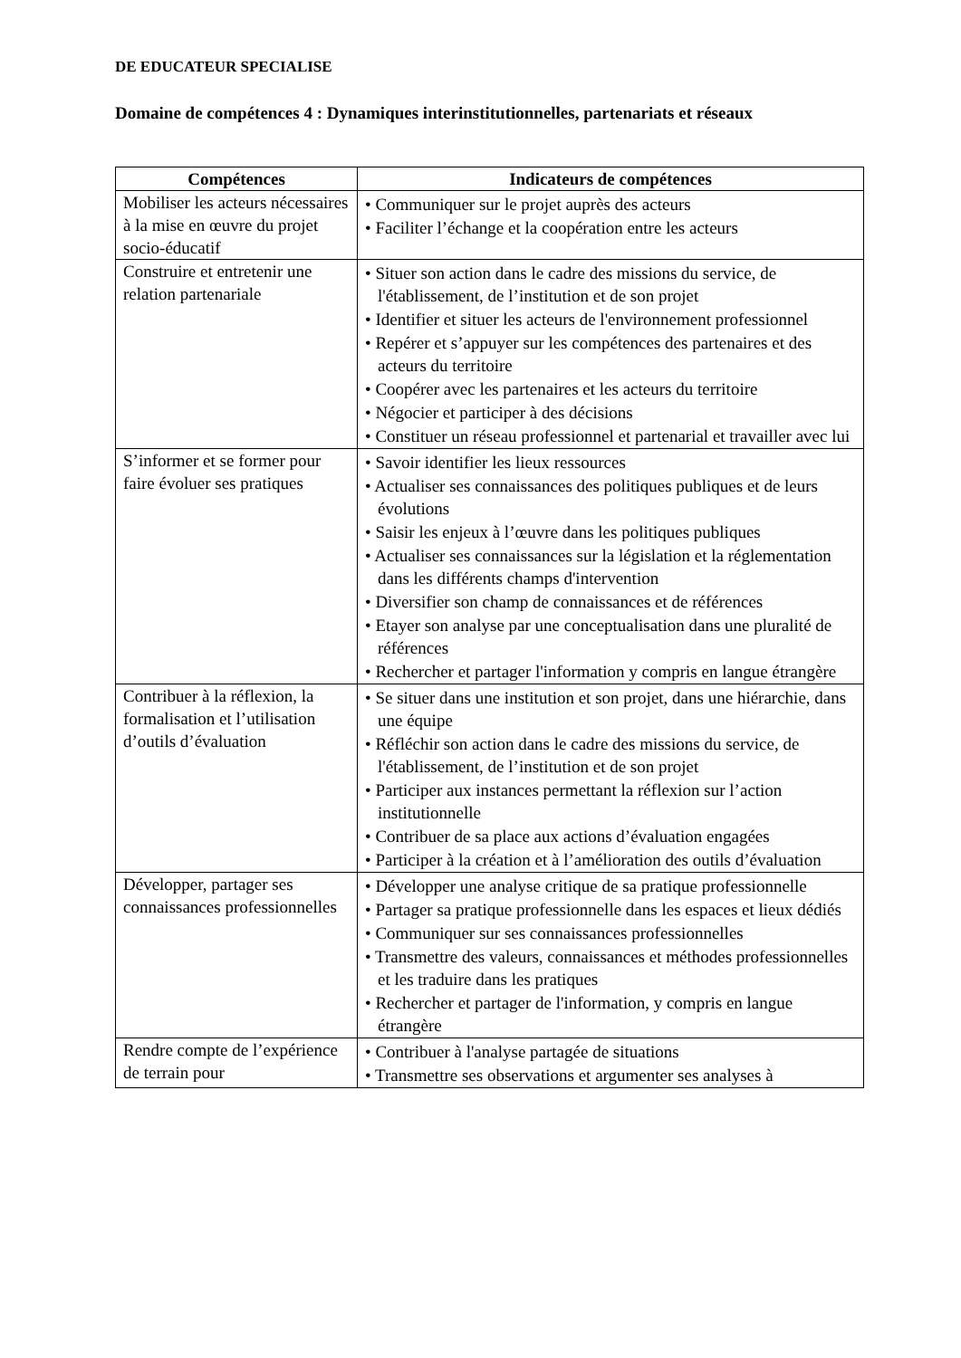DE EDUCATEUR SPECIALISE
Domaine de compétences 4 : Dynamiques interinstitutionnelles, partenariats et réseaux
| Compétences | Indicateurs de compétences |
| --- | --- |
| Mobiliser les acteurs nécessaires à la mise en œuvre du projet socio-éducatif | • Communiquer sur le projet auprès des acteurs • Faciliter l’échange et la coopération entre les acteurs |
| Construire et entretenir une relation partenariale | • Situer son action dans le cadre des missions du service, de l'établissement, de l’institution et de son projet • Identifier et situer les acteurs de l'environnement professionnel • Repérer et s’appuyer sur les compétences des partenaires et des acteurs du territoire • Coopérer avec les partenaires et les acteurs du territoire • Négocier et participer à des décisions • Constituer un réseau professionnel et partenarial et travailler avec lui |
| S’informer et se former pour faire évoluer ses pratiques | • Savoir identifier les lieux ressources • Actualiser ses connaissances des politiques publiques et de leurs évolutions • Saisir les enjeux à l’œuvre dans les politiques publiques • Actualiser ses connaissances sur la législation et la réglementation dans les différents champs d'intervention • Diversifier son champ de connaissances et de références • Etayer son analyse par une conceptualisation dans une pluralité de références • Rechercher et partager l'information y compris en langue étrangère |
| Contribuer à la réflexion, la formalisation et l’utilisation d’outils d’évaluation | • Se situer dans une institution et son projet, dans une hiérarchie, dans une équipe • Réfléchir son action dans le cadre des missions du service, de l'établissement, de l’institution et de son projet • Participer aux instances permettant la réflexion sur l’action institutionnelle • Contribuer de sa place aux actions d’évaluation engagées • Participer à la création et à l’amélioration des outils d’évaluation |
| Développer, partager ses connaissances professionnelles | • Développer une analyse critique de sa pratique professionnelle • Partager sa pratique professionnelle dans les espaces et lieux dédiés • Communiquer sur ses connaissances professionnelles • Transmettre des valeurs, connaissances et méthodes professionnelles et les traduire dans les pratiques • Rechercher et partager de l'information, y compris en langue étrangère |
| Rendre compte de l’expérience de terrain pour | • Contribuer à l'analyse partagée de situations • Transmettre ses observations et argumenter ses analyses à |